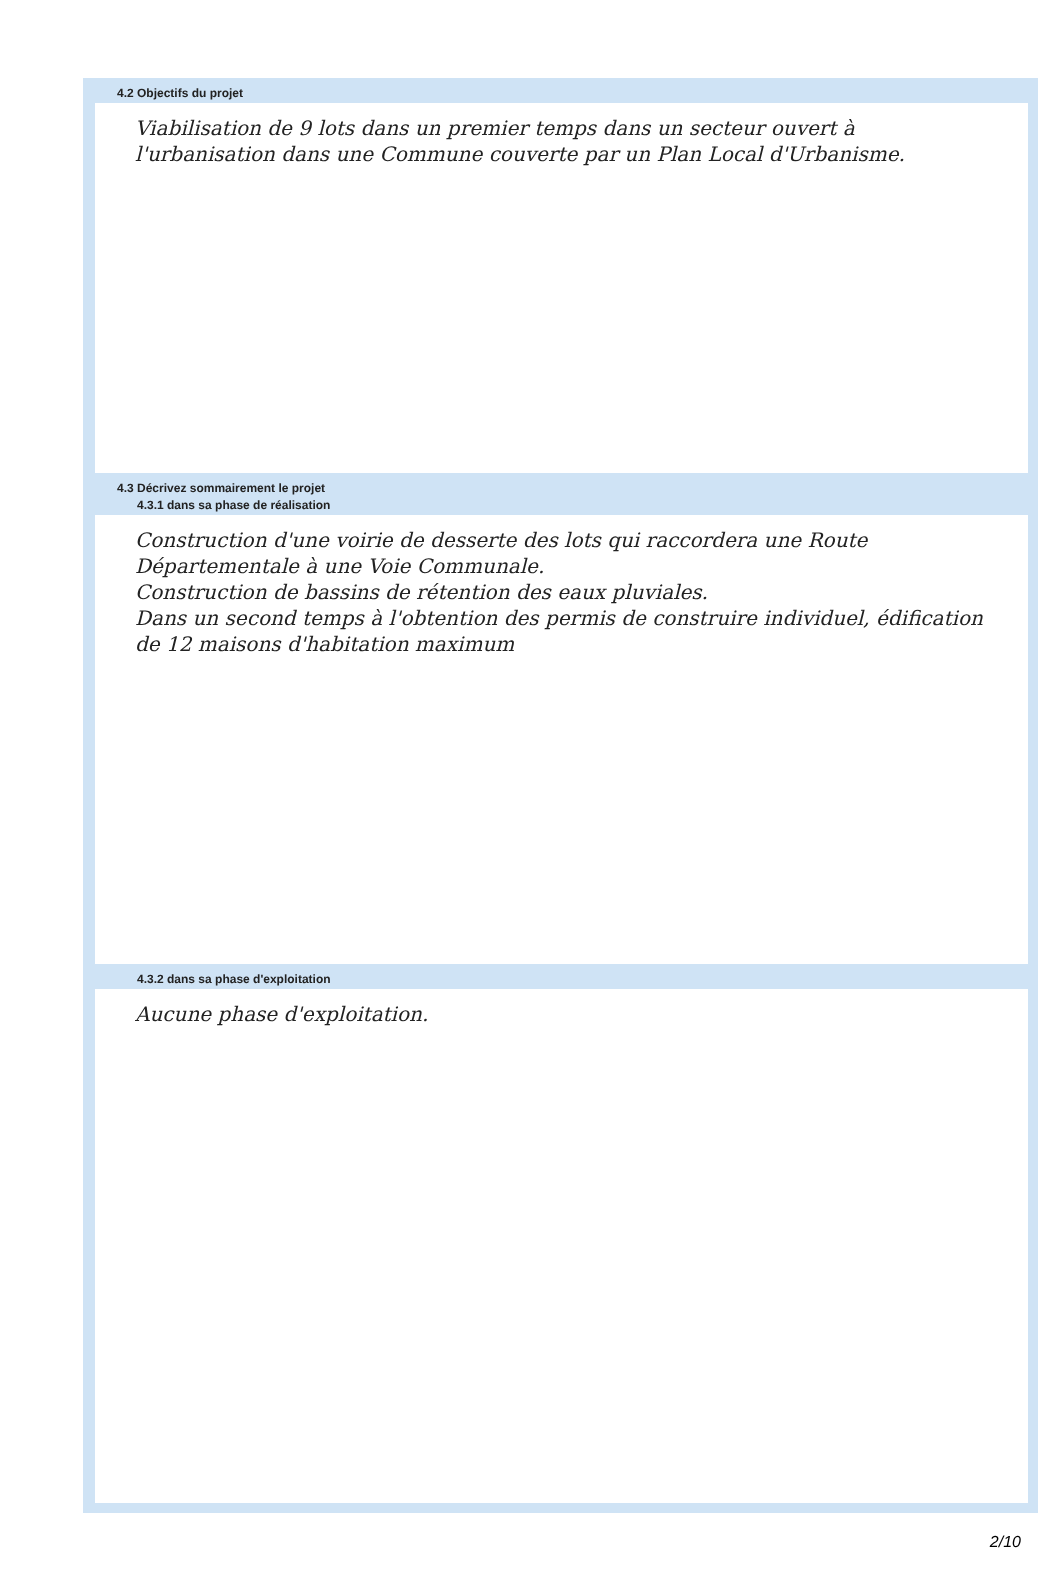4.2 Objectifs du projet
Viabilisation de 9 lots dans un premier temps dans un secteur ouvert à l'urbanisation dans une Commune couverte par un Plan Local d'Urbanisme.
4.3 Décrivez sommairement le projet
4.3.1 dans sa phase de réalisation
Construction d'une voirie de desserte des lots qui raccordera une Route Départementale à une Voie Communale.
Construction de bassins de rétention des eaux pluviales.
Dans un second temps à l'obtention des permis de construire individuel, édification de 12 maisons d'habitation maximum
4.3.2 dans sa phase d'exploitation
Aucune phase d'exploitation.
2/10